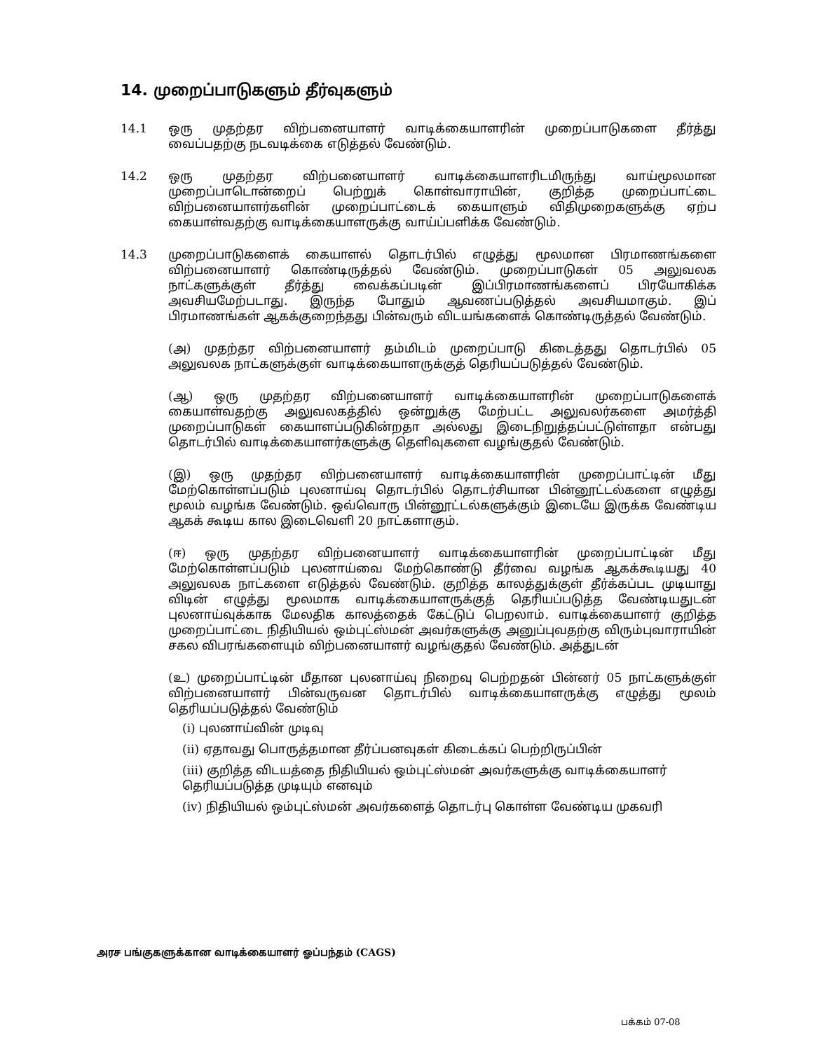14. முறைப்பாடுகளும் தீர்வுகளும்
14.1 ஒரு முதற்தர விற்பனையாளர் வாடிக்கையாளரின் முறைப்பாடுகளை தீர்த்து வைப்பதற்கு நடவடிக்கை எடுத்தல் வேண்டும்.
14.2 ஒரு முதற்தர விற்பனையாளர் வாடிக்கையாளரிடமிருந்து வாய்மூலமான முறைப்பாடொன்றைப் பெற்றுக் கொள்வாராயின், குறித்த முறைப்பாட்டை விற்பனையாளர்களின் முறைப்பாட்டைக் கையாளும் விதிமுறைகளுக்கு ஏற்ப கையாள்வதற்கு வாடிக்கையாளருக்கு வாய்ப்பளிக்க வேண்டும்.
14.3 முறைப்பாடுகளைக் கையாளல் தொடர்பில் எழுத்து மூலமான பிரமாணங்களை விற்பனையாளர் கொண்டிருத்தல் வேண்டும். முறைப்பாடுகள் 05 அலுவலக நாட்களுக்குள் தீர்த்து வைக்கப்படின் இப்பிரமாணங்களைப் பிரயோகிக்க அவசியமேற்படாது. இருந்த போதும் ஆவணப்படுத்தல் அவசியமாகும். இப் பிரமாணங்கள் ஆகக்குறைந்தது பின்வரும் விடயங்களைக் கொண்டிருத்தல் வேண்டும்.
(அ) முதற்தர விற்பனையாளர் தம்மிடம் முறைப்பாடு கிடைத்தது தொடர்பில் 05 அலுவலக நாட்களுக்குள் வாடிக்கையாளருக்குத் தெரியப்படுத்தல் வேண்டும்.
(ஆ) ஒரு முதற்தர விற்பனையாளர் வாடிக்கையாளரின் முறைப்பாடுகளைக் கையாள்வதற்கு அலுவலகத்தில் ஒன்றுக்கு மேற்பட்ட அலுவலர்களை அமர்த்தி முறைப்பாடுகள் கையாளப்படுகின்றதா அல்லது இடைநிறுத்தப்பட்டுள்ளதா என்பது தொடர்பில் வாடிக்கையாளர்களுக்கு தெளிவுகளை வழங்குதல் வேண்டும்.
(இ) ஒரு முதற்தர விற்பனையாளர் வாடிக்கையாளரின் முறைப்பாட்டின் மீது மேற்கொள்ளப்படும் புலனாய்வு தொடர்பில் தொடர்சியான பின்னூட்டல்களை எழுத்து மூலம் வழங்க வேண்டும். ஒவ்வொரு பின்னூட்டல்களுக்கும் இடையே இருக்க வேண்டிய ஆகக் கூடிய கால இடைவெளி 20 நாட்களாகும்.
(ஈ) ஒரு முதற்தர விற்பனையாளர் வாடிக்கையாளரின் முறைப்பாட்டின் மீது மேற்கொள்ளப்படும் புலனாய்வை மேற்கொண்டு தீர்வை வழங்க ஆகக்கூடியது 40 அலுவலக நாட்களை எடுத்தல் வேண்டும். குறித்த காலத்துக்குள் தீர்க்கப்பட முடியாது விடின் எழுத்து மூலமாக வாடிக்கையாளருக்குத் தெரியப்படுத்த வேண்டியதுடன் புலனாய்வுக்காக மேலதிக காலத்தைக் கேட்டுப் பெறலாம். வாடிக்கையாளர் குறித்த முறைப்பாட்டை நிதியியல் ஒம்புட்ஸ்மன் அவர்களுக்கு அனுப்புவதற்கு விரும்புவாராயின் சகல விபரங்களையும் விற்பனையாளர் வழங்குதல் வேண்டும். அத்துடன்
(உ) முறைப்பாட்டின் மீதான புலனாய்வு நிறைவு பெற்றதன் பின்னர் 05 நாட்களுக்குள் விற்பனையாளர் பின்வருவன தொடர்பில் வாடிக்கையாளருக்கு எழுத்து மூலம் தெரியப்படுத்தல் வேண்டும்
(i) புலனாய்வின் முடிவு
(ii) ஏதாவது பொருத்தமான தீர்ப்பனவுகள் கிடைக்கப் பெற்றிருப்பின்
(iii) குறித்த விடயத்தை நிதியியல் ஒம்புட்ஸ்மன் அவர்களுக்கு வாடிக்கையாளர் தெரியப்படுத்த முடியும் எனவும்
(iv) நிதியியல் ஒம்புட்ஸ்மன் அவர்களைத் தொடர்பு கொள்ள வேண்டிய முகவரி
அரச பங்குகளுக்கான வாடிக்கையாளர் ஓப்பந்தம் (CAGS)
பக்கம் 07-08